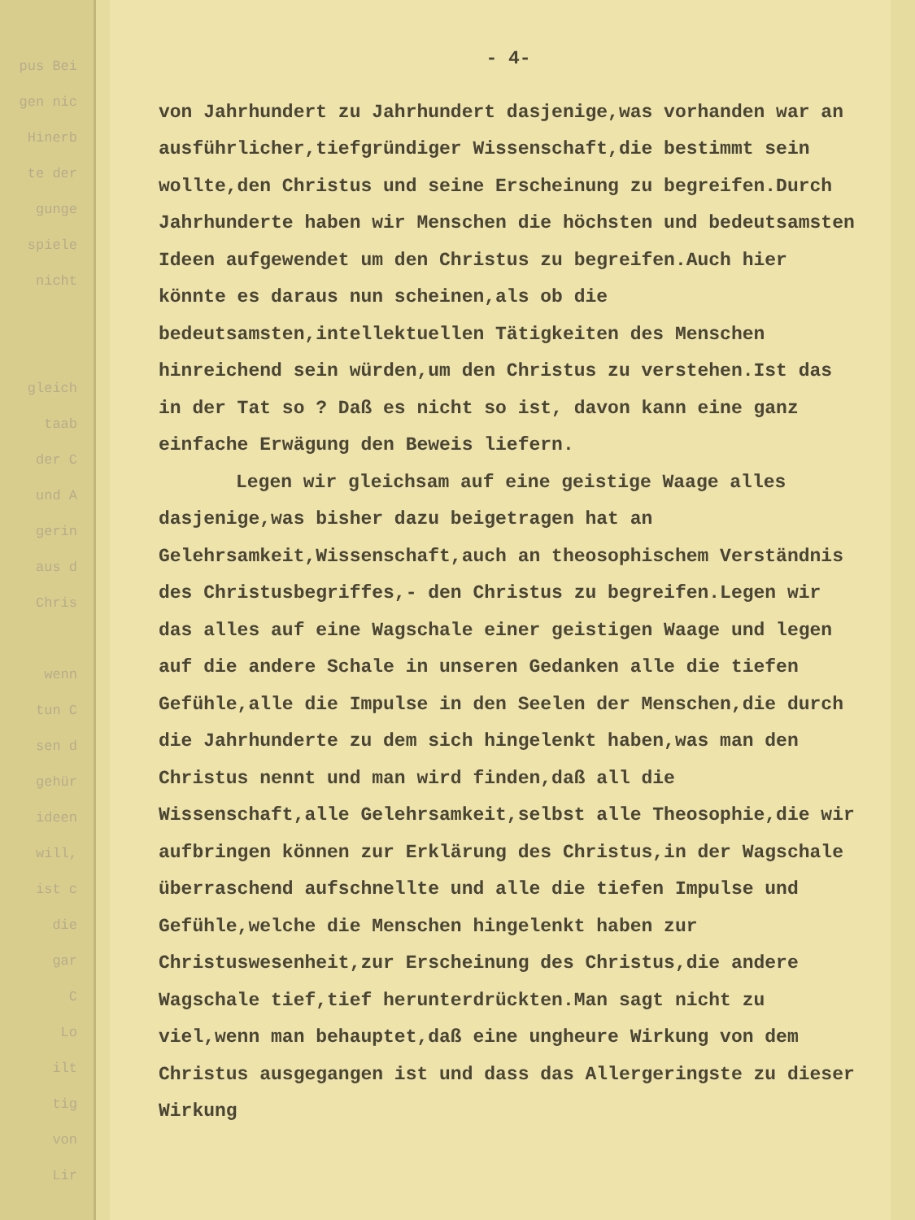pus Bei
gen nic
Hinerb
te der
gunge
spiele
nicht
gleich
taab
der C
und A
gerin
aus d
Chris
wenn
tun C
sen d
gehür
ideen
will,
ist c
die
gar
C
Lo
ilt
tig
von
Lir
- 4-
von Jahrhundert zu Jahrhundert dasjenige,was vorhanden war an ausführlicher,tiefgründiger Wissenschaft,die bestimmt sein wollte,den Christus und seine Erscheinung zu begreifen.Durch Jahrhunderte haben wir Menschen die höchsten und bedeutsamsten Ideen aufgewendet um den Christus zu begreifen.Auch hier könnte es daraus nun scheinen,als ob die bedeutsamsten,intellektuellen Tätigkeiten des Menschen hinreichend sein würden,um den Christus zu verstehen.Ist das in der Tat so ? Daß es nicht so ist, davon kann eine ganz einfache Erwägung den Beweis liefern.
Legen wir gleichsam auf eine geistige Waage alles dasjenige,was bisher dazu beigetragen hat an Gelehrsamkeit,Wissenschaft,auch an theosophischem Verständnis des Christusbegriffes,- den Christus zu begreifen.Legen wir das alles auf eine Wagschale einer geistigen Waage und legen auf die andere Schale in unseren Gedanken alle die tiefen Gefühle,alle die Impulse in den Seelen der Menschen,die durch die Jahrhunderte zu dem sich hingelenkt haben,was man den Christus nennt und man wird finden,daß all die Wissenschaft,alle Gelehrsamkeit,selbst alle Theosophie,die wir aufbringen können zur Erklärung des Christus,in der Wagschale überraschend aufschnellte und alle die tiefen Impulse und Gefühle,welche die Menschen hingelenkt haben zur Christuswesenheit,zur Erscheinung des Christus,die andere Wagschale tief,tief herunterdrückten.Man sagt nicht zu viel,wenn man behauptet,daß eine ungheure Wirkung von dem Christus ausgegangen ist und dass das Allergeringste zu dieser Wirkung